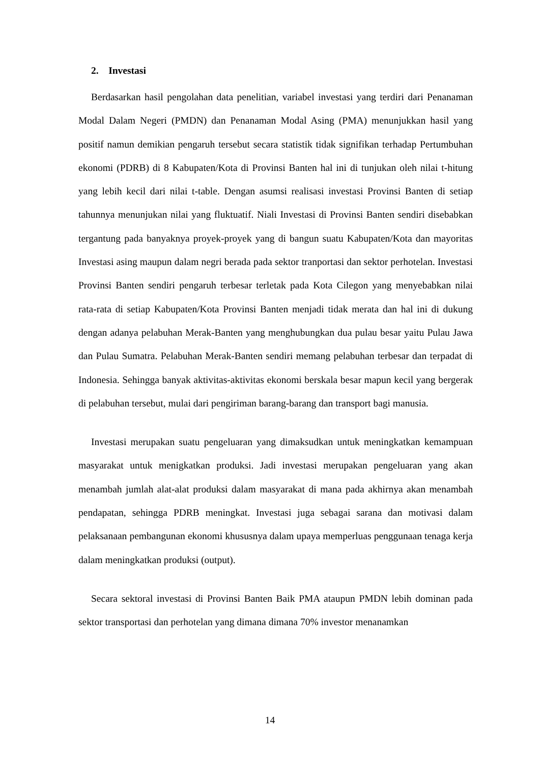2. Investasi
Berdasarkan hasil pengolahan data penelitian, variabel investasi yang terdiri dari Penanaman Modal Dalam Negeri (PMDN) dan Penanaman Modal Asing (PMA) menunjukkan hasil yang positif namun demikian pengaruh tersebut secara statistik tidak signifikan terhadap Pertumbuhan ekonomi (PDRB) di 8 Kabupaten/Kota di Provinsi Banten hal ini di tunjukan oleh nilai t-hitung yang lebih kecil dari nilai t-table. Dengan asumsi realisasi investasi Provinsi Banten di setiap tahunnya menunjukan nilai yang fluktuatif. Niali Investasi di Provinsi Banten sendiri disebabkan tergantung pada banyaknya proyek-proyek yang di bangun suatu Kabupaten/Kota dan mayoritas Investasi asing maupun dalam negri berada pada sektor tranportasi dan sektor perhotelan. Investasi Provinsi Banten sendiri pengaruh terbesar terletak pada Kota Cilegon yang menyebabkan nilai rata-rata di setiap Kabupaten/Kota Provinsi Banten menjadi tidak merata dan hal ini di dukung dengan adanya pelabuhan Merak-Banten yang menghubungkan dua pulau besar yaitu Pulau Jawa dan Pulau Sumatra. Pelabuhan Merak-Banten sendiri memang pelabuhan terbesar dan terpadat di Indonesia. Sehingga banyak aktivitas-aktivitas ekonomi berskala besar mapun kecil yang bergerak di pelabuhan tersebut, mulai dari pengiriman barang-barang dan transport bagi manusia.
Investasi merupakan suatu pengeluaran yang dimaksudkan untuk meningkatkan kemampuan masyarakat untuk menigkatkan produksi. Jadi investasi merupakan pengeluaran yang akan menambah jumlah alat-alat produksi dalam masyarakat di mana pada akhirnya akan menambah pendapatan, sehingga PDRB meningkat. Investasi juga sebagai sarana dan motivasi dalam pelaksanaan pembangunan ekonomi khususnya dalam upaya memperluas penggunaan tenaga kerja dalam meningkatkan produksi (output).
Secara sektoral investasi di Provinsi Banten Baik PMA ataupun PMDN lebih dominan pada sektor transportasi dan perhotelan yang dimana dimana 70% investor menanamkan
14